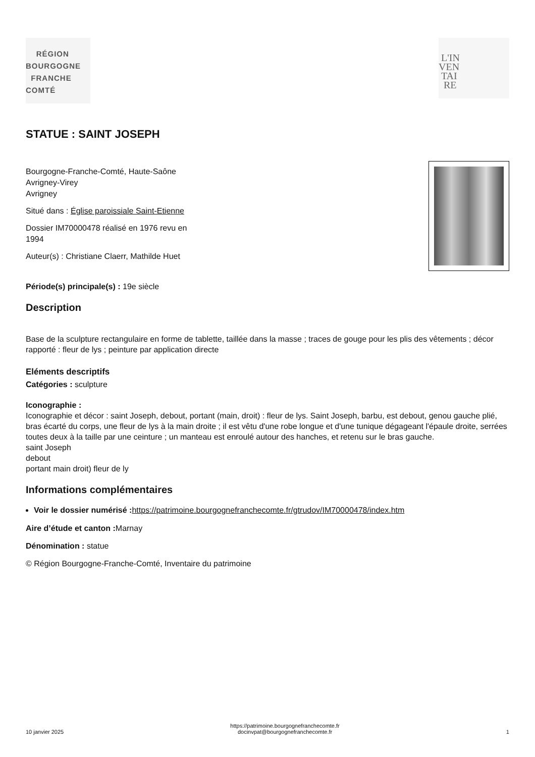RÉGION
BOURGOGNE
FRANCHE
COMTÉ
L'IN
VEN
TAI
RE
STATUE : SAINT JOSEPH
Bourgogne-Franche-Comté, Haute-Saône
Avrigney-Virey
Avrigney
Situé dans : Église paroissiale Saint-Etienne
Dossier IM70000478 réalisé en 1976 revu en
1994
Auteur(s) : Christiane Claerr, Mathilde Huet
Période(s) principale(s) : 19e siècle
Description
Base de la sculpture rectangulaire en forme de tablette, taillée dans la masse ; traces de gouge pour les plis des vêtements ; décor rapporté : fleur de lys ; peinture par application directe
Eléments descriptifs
Catégories : sculpture
Iconographie :
Iconographie et décor : saint Joseph, debout, portant (main, droit) : fleur de lys. Saint Joseph, barbu, est debout, genou gauche plié, bras écarté du corps, une fleur de lys à la main droite ; il est vêtu d'une robe longue et d'une tunique dégageant l'épaule droite, serrées toutes deux à la taille par une ceinture ; un manteau est enroulé autour des hanches, et retenu sur le bras gauche.
saint Joseph
debout
portant main droit) fleur de ly
Informations complémentaires
Voir le dossier numérisé : https://patrimoine.bourgognefranchecomte.fr/gtrudov/IM70000478/index.htm
Aire d’étude et canton : Marnay
Dénomination : statue
© Région Bourgogne-Franche-Comté, Inventaire du patrimoine
10 janvier 2025
https://patrimoine.bourgognefranchecomte.fr
docinvpat@bourgognefranchecomte.fr
1